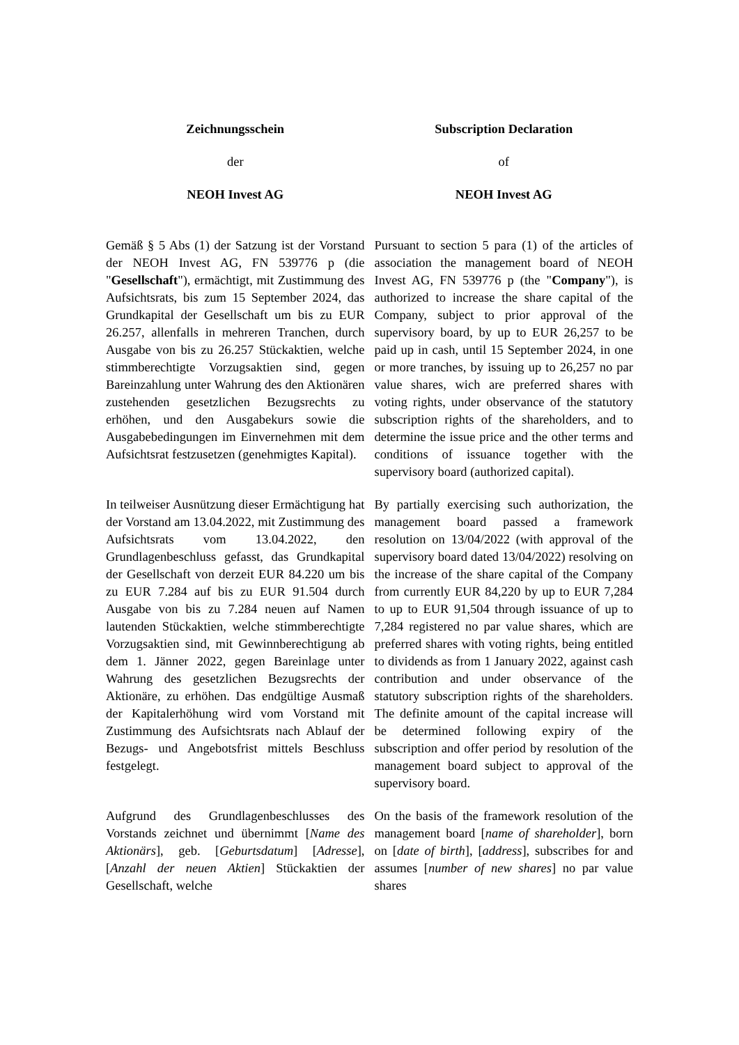Zeichnungsschein Subscription Declaration
der of
NEOH Invest AG NEOH Invest AG
Gemäß § 5 Abs (1) der Satzung ist der Vorstand der NEOH Invest AG, FN 539776 p (die "Gesellschaft"), ermächtigt, mit Zustimmung des Aufsichtsrats, bis zum 15 September 2024, das Grundkapital der Gesellschaft um bis zu EUR 26.257, allenfalls in mehreren Tranchen, durch Ausgabe von bis zu 26.257 Stückaktien, welche stimmberechtigte Vorzugsaktien sind, gegen Bareinzahlung unter Wahrung des den Aktionären zustehenden gesetzlichen Bezugsrechts zu erhöhen, und den Ausgabekurs sowie die Ausgabebedingungen im Einvernehmen mit dem Aufsichtsrat festzusetzen (genehmigtes Kapital).
Pursuant to section 5 para (1) of the articles of association the management board of NEOH Invest AG, FN 539776 p (the "Company"), is authorized to increase the share capital of the Company, subject to prior approval of the supervisory board, by up to EUR 26,257 to be paid up in cash, until 15 September 2024, in one or more tranches, by issuing up to 26,257 no par value shares, wich are preferred shares with voting rights, under observance of the statutory subscription rights of the shareholders, and to determine the issue price and the other terms and conditions of issuance together with the supervisory board (authorized capital).
In teilweiser Ausnützung dieser Ermächtigung hat der Vorstand am 13.04.2022, mit Zustimmung des Aufsichtsrats vom 13.04.2022, den Grundlagenbeschluss gefasst, das Grundkapital der Gesellschaft von derzeit EUR 84.220 um bis zu EUR 7.284 auf bis zu EUR 91.504 durch Ausgabe von bis zu 7.284 neuen auf Namen lautenden Stückaktien, welche stimmberechtigte Vorzugsaktien sind, mit Gewinnberechtigung ab dem 1. Jänner 2022, gegen Bareinlage unter Wahrung des gesetzlichen Bezugsrechts der Aktionäre, zu erhöhen. Das endgültige Ausmaß der Kapitalerhöhung wird vom Vorstand mit Zustimmung des Aufsichtsrats nach Ablauf der Bezugs- und Angebotsfrist mittels Beschluss festgelegt.
By partially exercising such authorization, the management board passed a framework resolution on 13/04/2022 (with approval of the supervisory board dated 13/04/2022) resolving on the increase of the share capital of the Company from currently EUR 84,220 by up to EUR 7,284 to up to EUR 91,504 through issuance of up to 7,284 registered no par value shares, which are preferred shares with voting rights, being entitled to dividends as from 1 January 2022, against cash contribution and under observance of the statutory subscription rights of the shareholders. The definite amount of the capital increase will be determined following expiry of the subscription and offer period by resolution of the management board subject to approval of the supervisory board.
Aufgrund des Grundlagenbeschlusses des Vorstands zeichnet und übernimmt [Name des Aktionärs], geb. [Geburtsdatum] [Adresse], [Anzahl der neuen Aktien] Stückaktien der Gesellschaft, welche
On the basis of the framework resolution of the management board [name of shareholder], born on [date of birth], [address], subscribes for and assumes [number of new shares] no par value shares